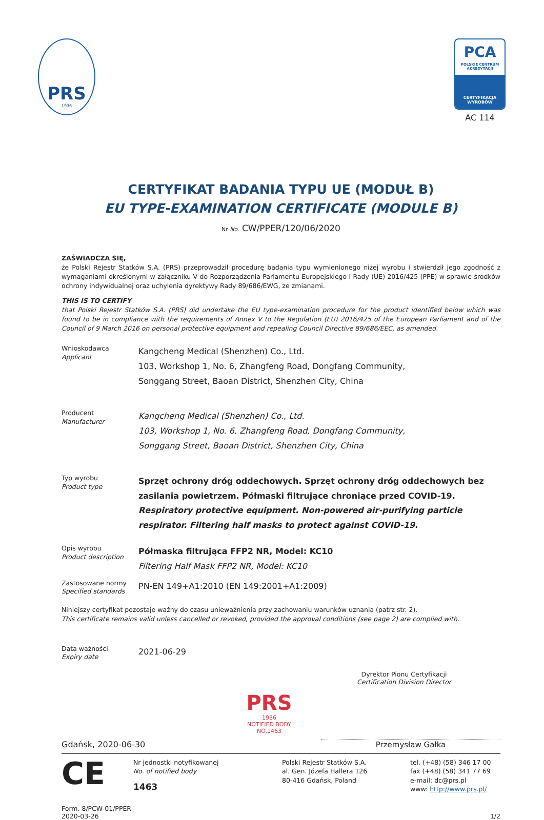PRS
1936
PCA
POLSKIE CENTRUM AKREDYTACJI
CERTYFIKACJA WYROBÓW
AC 114
CERTYFIKAT BADANIA TYPU UE (MODUŁ B)
EU TYPE-EXAMINATION CERTIFICATE (MODULE B)
Nr No. CW/PPER/120/06/2020
ZAŚWIADCZA SIĘ,
że Polski Rejestr Statków S.A. (PRS) przeprowadził procedurę badania typu wymienionego niżej wyrobu i stwierdził jego zgodność z wymaganiami określonymi w załączniku V do Rozporządzenia Parlamentu Europejskiego i Rady (UE) 2016/425 (PPE) w sprawie środków ochrony indywidualnej oraz uchylenia dyrektywy Rady 89/686/EWG, ze zmianami.
THIS IS TO CERTIFY
that Polski Rejestr Statków S.A. (PRS) did undertake the EU type-examination procedure for the product identified below which was found to be in compliance with the requirements of Annex V to the Regulation (EU) 2016/425 of the European Parliament and of the Council of 9 March 2016 on personal protective equipment and repealing Council Directive 89/686/EEC, as amended.
Wnioskodawca
Applicant
Kangcheng Medical (Shenzhen) Co., Ltd.
103, Workshop 1, No. 6, Zhangfeng Road, Dongfang Community,
Songgang Street, Baoan District, Shenzhen City, China
Producent
Manufacturer
Kangcheng Medical (Shenzhen) Co., Ltd.
103, Workshop 1, No. 6, Zhangfeng Road, Dongfang Community,
Songgang Street, Baoan District, Shenzhen City, China
Typ wyrobu
Product type
Sprzęt ochrony dróg oddechowych. Sprzęt ochrony dróg oddechowych bez zasilania powietrzem. Półmaski filtrujące chroniące przed COVID-19.
Respiratory protective equipment. Non-powered air-purifying particle respirator. Filtering half masks to protect against COVID-19.
Opis wyrobu
Product description
Półmaska filtrująca FFP2 NR, Model: KC10
Filtering Half Mask FFP2 NR, Model: KC10
Zastosowane normy
Specified standards
PN-EN 149+A1:2010 (EN 149:2001+A1:2009)
Niniejszy certyfikat pozostaje ważny do czasu unieważnienia przy zachowaniu warunków uznania (patrz str. 2).
This certificate remains valid unless cancelled or revoked, provided the approval conditions (see page 2) are complied with.
Data ważności
Expiry date
2021-06-29
PRS
1936
NOTIFIED BODY
NO.1463
Dyrektor Pionu Certyfikacji
Certification Division Director
Gdańsk, 2020-06-30
Przemysław Gałka
CE
Nr jednostki notyfikowanej
No. of notified body
1463
Polski Rejestr Statków S.A.
al. Gen. Józefa Hallera 126
80-416 Gdańsk, Poland
tel. (+48) (58) 346 17 00
fax (+48) (58) 341 77 69
e-mail: dc@prs.pl
www: http://www.prs.pl/
Form. 8/PCW-01/PPER
2020-03-26
1/2